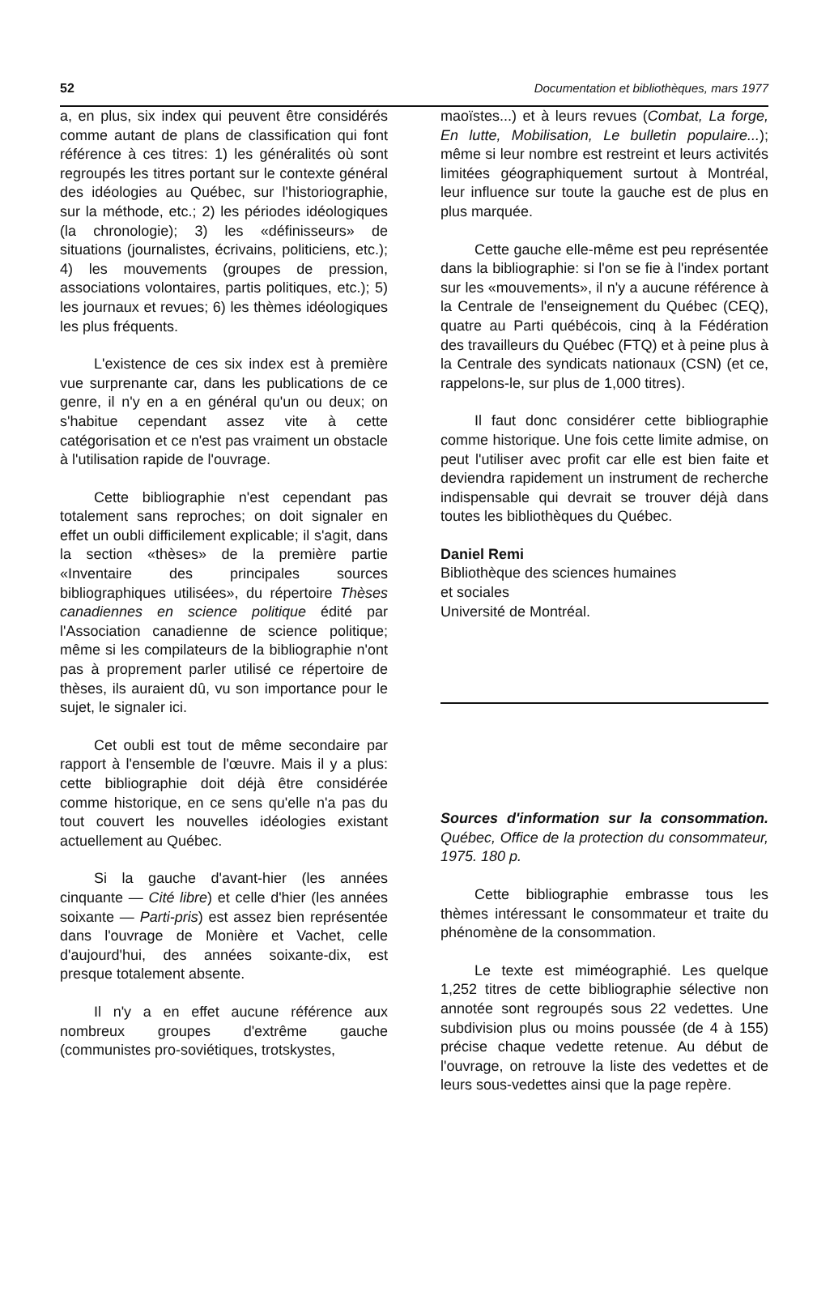52 Documentation et bibliothèques, mars 1977
a, en plus, six index qui peuvent être considérés comme autant de plans de classification qui font référence à ces titres: 1) les généralités où sont regroupés les titres portant sur le contexte général des idéologies au Québec, sur l'historiographie, sur la méthode, etc.; 2) les périodes idéologiques (la chronologie); 3) les «définisseurs» de situations (journalistes, écrivains, politiciens, etc.); 4) les mouvements (groupes de pression, associations volontaires, partis politiques, etc.); 5) les journaux et revues; 6) les thèmes idéologiques les plus fréquents.
L'existence de ces six index est à première vue surprenante car, dans les publications de ce genre, il n'y en a en général qu'un ou deux; on s'habitue cependant assez vite à cette catégorisation et ce n'est pas vraiment un obstacle à l'utilisation rapide de l'ouvrage.
Cette bibliographie n'est cependant pas totalement sans reproches; on doit signaler en effet un oubli difficilement explicable; il s'agit, dans la section «thèses» de la première partie «Inventaire des principales sources bibliographiques utilisées», du répertoire Thèses canadiennes en science politique édité par l'Association canadienne de science politique; même si les compilateurs de la bibliographie n'ont pas à proprement parler utilisé ce répertoire de thèses, ils auraient dû, vu son importance pour le sujet, le signaler ici.
Cet oubli est tout de même secondaire par rapport à l'ensemble de l'œuvre. Mais il y a plus: cette bibliographie doit déjà être considérée comme historique, en ce sens qu'elle n'a pas du tout couvert les nouvelles idéologies existant actuellement au Québec.
Si la gauche d'avant-hier (les années cinquante — Cité libre) et celle d'hier (les années soixante — Parti-pris) est assez bien représentée dans l'ouvrage de Monière et Vachet, celle d'aujourd'hui, des années soixante-dix, est presque totalement absente.
Il n'y a en effet aucune référence aux nombreux groupes d'extrême gauche (communistes pro-soviétiques, trotskystes,
maoïstes...) et à leurs revues (Combat, La forge, En lutte, Mobilisation, Le bulletin populaire...); même si leur nombre est restreint et leurs activités limitées géographiquement surtout à Montréal, leur influence sur toute la gauche est de plus en plus marquée.
Cette gauche elle-même est peu représentée dans la bibliographie: si l'on se fie à l'index portant sur les «mouvements», il n'y a aucune référence à la Centrale de l'enseignement du Québec (CEQ), quatre au Parti québécois, cinq à la Fédération des travailleurs du Québec (FTQ) et à peine plus à la Centrale des syndicats nationaux (CSN) (et ce, rappelons-le, sur plus de 1,000 titres).
Il faut donc considérer cette bibliographie comme historique. Une fois cette limite admise, on peut l'utiliser avec profit car elle est bien faite et deviendra rapidement un instrument de recherche indispensable qui devrait se trouver déjà dans toutes les bibliothèques du Québec.
Daniel Remi
Bibliothèque des sciences humaines
et sociales
Université de Montréal.
Sources d'information sur la consommation. Québec, Office de la protection du consommateur, 1975. 180 p.
Cette bibliographie embrasse tous les thèmes intéressant le consommateur et traite du phénomène de la consommation.
Le texte est miméographié. Les quelque 1,252 titres de cette bibliographie sélective non annotée sont regroupés sous 22 vedettes. Une subdivision plus ou moins poussée (de 4 à 155) précise chaque vedette retenue. Au début de l'ouvrage, on retrouve la liste des vedettes et de leurs sous-vedettes ainsi que la page repère.